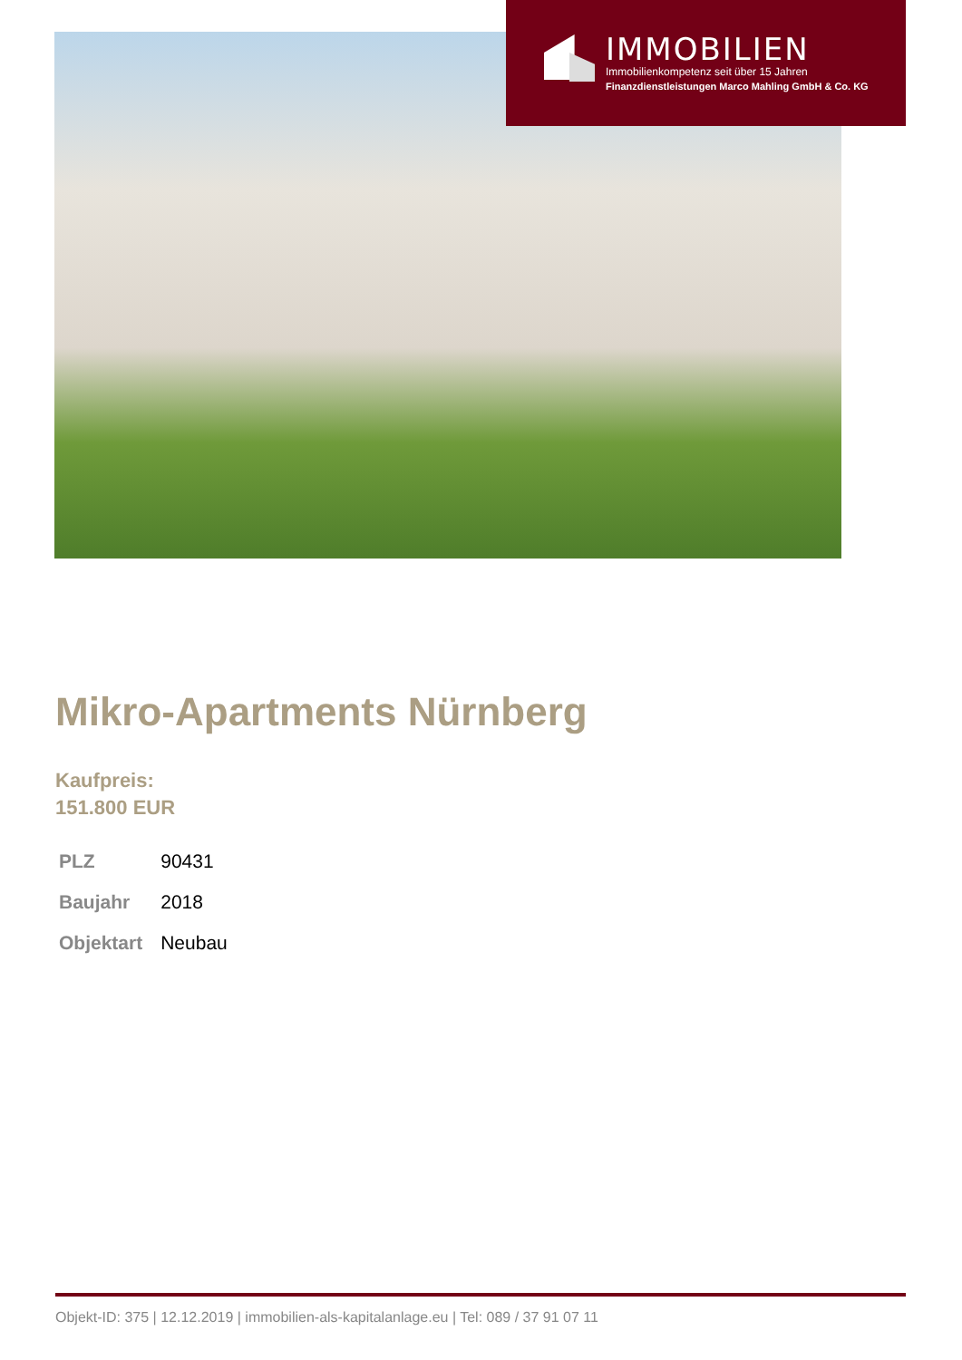IMMOBILIEN
Immobilienkompetenz seit über 15 Jahren
Finanzdienstleistungen Marco Mahling GmbH & Co. KG
Mikro-Apartments Nürnberg
Kaufpreis:
151.800 EUR
| PLZ | 90431 |
| Baujahr | 2018 |
| Objektart | Neubau |
Objekt-ID: 375 | 12.12.2019 | immobilien-als-kapitalanlage.eu | Tel: 089 / 37 91 07 11